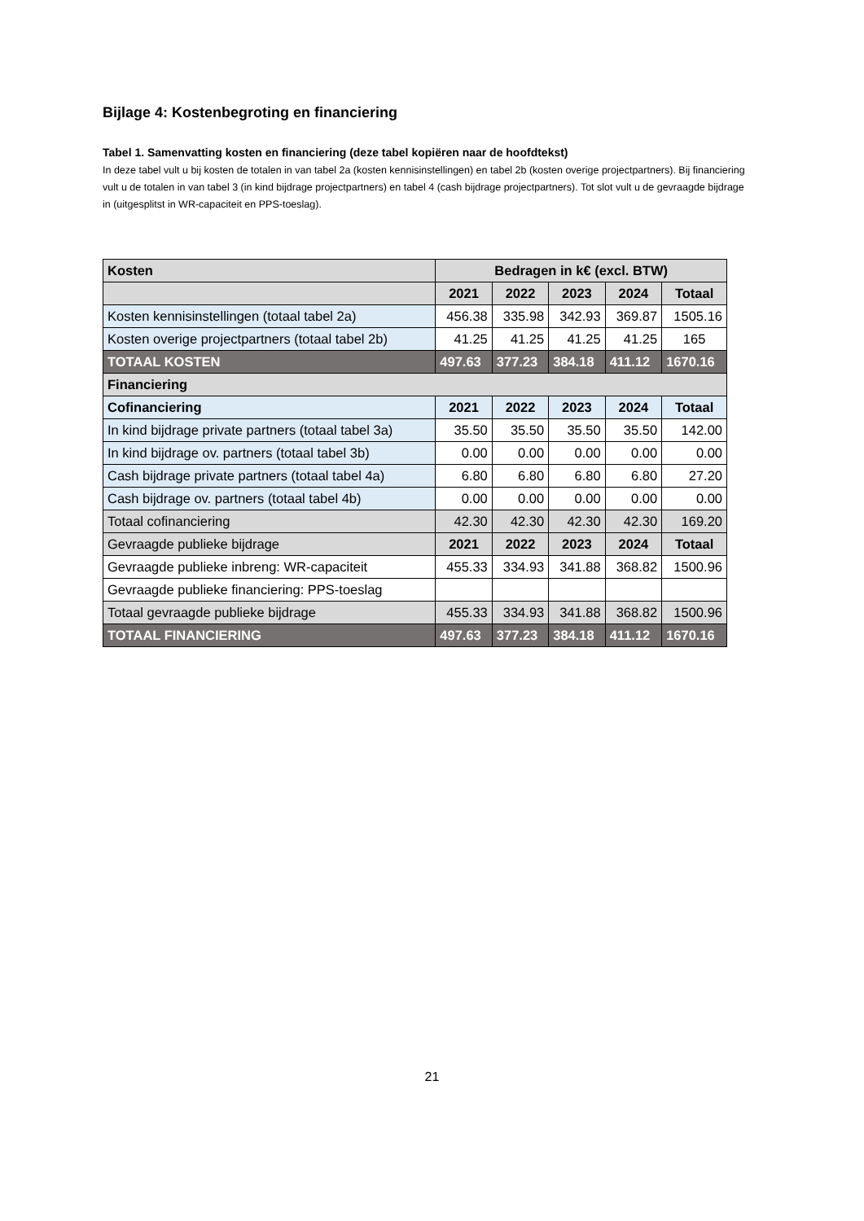Bijlage 4: Kostenbegroting en financiering
Tabel 1. Samenvatting kosten en financiering (deze tabel kopiëren naar de hoofdtekst)
In deze tabel vult u bij kosten de totalen in van tabel 2a (kosten kennisinstellingen) en tabel 2b (kosten overige projectpartners). Bij financiering vult u de totalen in van tabel 3 (in kind bijdrage projectpartners) en tabel 4 (cash bijdrage projectpartners). Tot slot vult u de gevraagde bijdrage in (uitgesplitst in WR-capaciteit en PPS-toeslag).
| Kosten | Bedragen in k€ (excl. BTW) | | | | |
| --- | --- | --- | --- | --- | --- |
| | 2021 | 2022 | 2023 | 2024 | Totaal |
| Kosten kennisinstellingen (totaal tabel 2a) | 456.38 | 335.98 | 342.93 | 369.87 | 1505.16 |
| Kosten overige projectpartners (totaal tabel 2b) | 41.25 | 41.25 | 41.25 | 41.25 | 165 |
| TOTAAL KOSTEN | 497.63 | 377.23 | 384.18 | 411.12 | 1670.16 |
| Financiering | | | | | |
| Cofinanciering | 2021 | 2022 | 2023 | 2024 | Totaal |
| In kind bijdrage private partners (totaal tabel 3a) | 35.50 | 35.50 | 35.50 | 35.50 | 142.00 |
| In kind bijdrage ov. partners (totaal tabel 3b) | 0.00 | 0.00 | 0.00 | 0.00 | 0.00 |
| Cash bijdrage private partners (totaal tabel 4a) | 6.80 | 6.80 | 6.80 | 6.80 | 27.20 |
| Cash bijdrage ov. partners (totaal tabel 4b) | 0.00 | 0.00 | 0.00 | 0.00 | 0.00 |
| Totaal cofinanciering | 42.30 | 42.30 | 42.30 | 42.30 | 169.20 |
| Gevraagde publieke bijdrage | 2021 | 2022 | 2023 | 2024 | Totaal |
| Gevraagde publieke inbreng: WR-capaciteit | 455.33 | 334.93 | 341.88 | 368.82 | 1500.96 |
| Gevraagde publieke financiering: PPS-toeslag | | | | | |
| Totaal gevraagde publieke bijdrage | 455.33 | 334.93 | 341.88 | 368.82 | 1500.96 |
| TOTAAL FINANCIERING | 497.63 | 377.23 | 384.18 | 411.12 | 1670.16 |
21